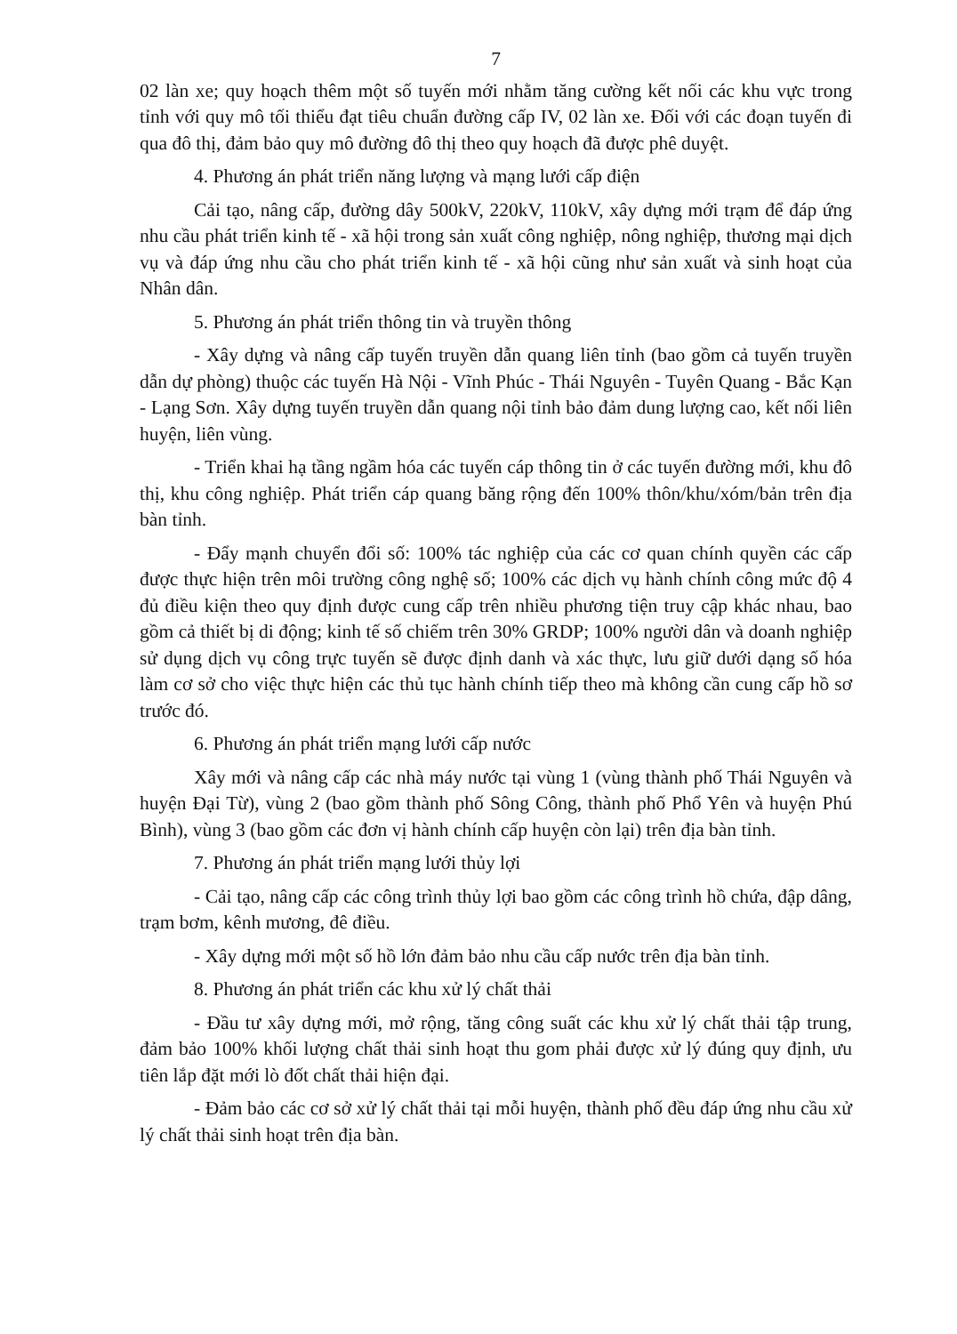7
02 làn xe; quy hoạch thêm một số tuyến mới nhằm tăng cường kết nối các khu vực trong tỉnh với quy mô tối thiểu đạt tiêu chuẩn đường cấp IV, 02 làn xe. Đối với các đoạn tuyến đi qua đô thị, đảm bảo quy mô đường đô thị theo quy hoạch đã được phê duyệt.
4. Phương án phát triển năng lượng và mạng lưới cấp điện
Cải tạo, nâng cấp, đường dây 500kV, 220kV, 110kV, xây dựng mới trạm để đáp ứng nhu cầu phát triển kinh tế - xã hội trong sản xuất công nghiệp, nông nghiệp, thương mại dịch vụ và đáp ứng nhu cầu cho phát triển kinh tế - xã hội cũng như sản xuất và sinh hoạt của Nhân dân.
5. Phương án phát triển thông tin và truyền thông
- Xây dựng và nâng cấp tuyến truyền dẫn quang liên tỉnh (bao gồm cả tuyến truyền dẫn dự phòng) thuộc các tuyến Hà Nội - Vĩnh Phúc - Thái Nguyên - Tuyên Quang - Bắc Kạn - Lạng Sơn. Xây dựng tuyến truyền dẫn quang nội tỉnh bảo đảm dung lượng cao, kết nối liên huyện, liên vùng.
- Triển khai hạ tầng ngầm hóa các tuyến cáp thông tin ở các tuyến đường mới, khu đô thị, khu công nghiệp. Phát triển cáp quang băng rộng đến 100% thôn/khu/xóm/bản trên địa bàn tỉnh.
- Đẩy mạnh chuyển đổi số: 100% tác nghiệp của các cơ quan chính quyền các cấp được thực hiện trên môi trường công nghệ số; 100% các dịch vụ hành chính công mức độ 4 đủ điều kiện theo quy định được cung cấp trên nhiều phương tiện truy cập khác nhau, bao gồm cả thiết bị di động; kinh tế số chiếm trên 30% GRDP; 100% người dân và doanh nghiệp sử dụng dịch vụ công trực tuyến sẽ được định danh và xác thực, lưu giữ dưới dạng số hóa làm cơ sở cho việc thực hiện các thủ tục hành chính tiếp theo mà không cần cung cấp hồ sơ trước đó.
6. Phương án phát triển mạng lưới cấp nước
Xây mới và nâng cấp các nhà máy nước tại vùng 1 (vùng thành phố Thái Nguyên và huyện Đại Từ), vùng 2 (bao gồm thành phố Sông Công, thành phố Phổ Yên và huyện Phú Bình), vùng 3 (bao gồm các đơn vị hành chính cấp huyện còn lại) trên địa bàn tỉnh.
7. Phương án phát triển mạng lưới thủy lợi
- Cải tạo, nâng cấp các công trình thủy lợi bao gồm các công trình hồ chứa, đập dâng, trạm bơm, kênh mương, đê điều.
- Xây dựng mới một số hồ lớn đảm bảo nhu cầu cấp nước trên địa bàn tỉnh.
8. Phương án phát triển các khu xử lý chất thải
- Đầu tư xây dựng mới, mở rộng, tăng công suất các khu xử lý chất thải tập trung, đảm bảo 100% khối lượng chất thải sinh hoạt thu gom phải được xử lý đúng quy định, ưu tiên lắp đặt mới lò đốt chất thải hiện đại.
- Đảm bảo các cơ sở xử lý chất thải tại mỗi huyện, thành phố đều đáp ứng nhu cầu xử lý chất thải sinh hoạt trên địa bàn.